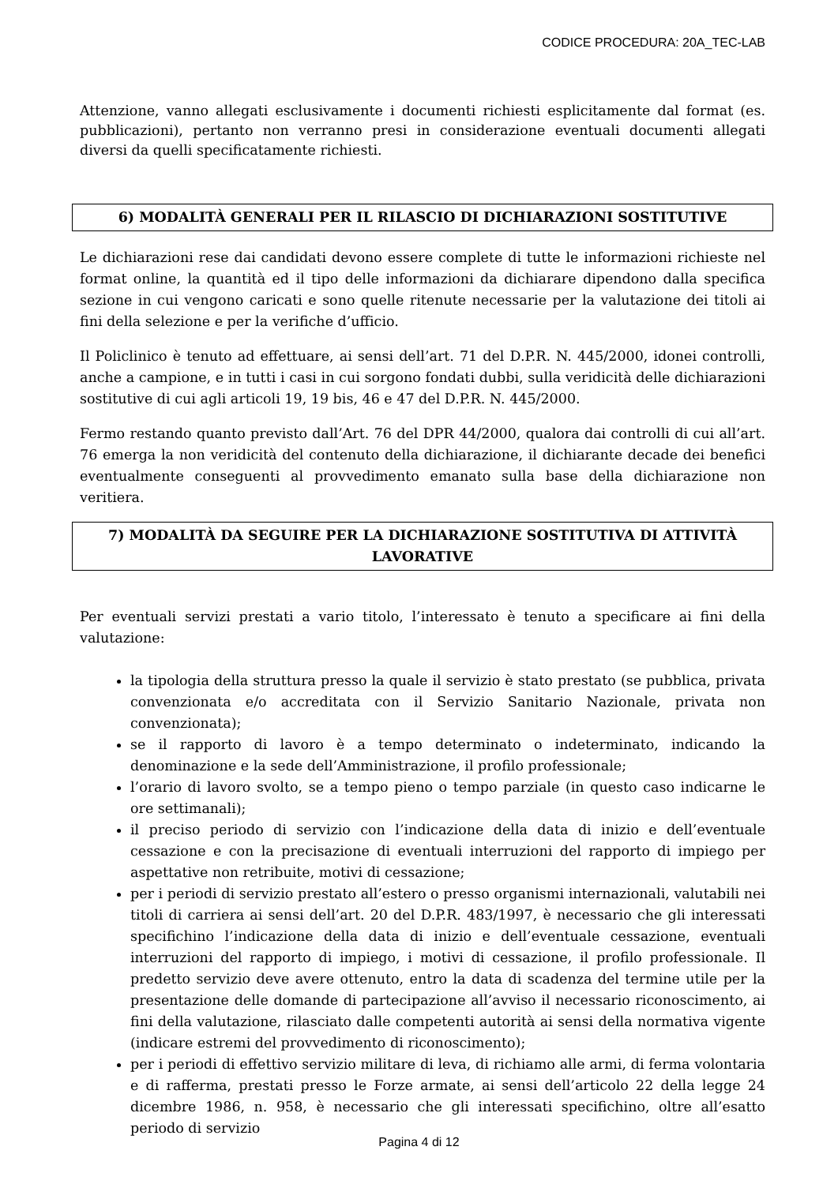CODICE PROCEDURA: 20A_TEC-LAB
Attenzione, vanno allegati esclusivamente i documenti richiesti esplicitamente dal format (es. pubblicazioni), pertanto non verranno presi in considerazione eventuali documenti allegati diversi da quelli specificatamente richiesti.
6) MODALITÀ GENERALI PER IL RILASCIO DI DICHIARAZIONI SOSTITUTIVE
Le dichiarazioni rese dai candidati devono essere complete di tutte le informazioni richieste nel format online, la quantità ed il tipo delle informazioni da dichiarare dipendono dalla specifica sezione in cui vengono caricati e sono quelle ritenute necessarie per la valutazione dei titoli ai fini della selezione e per la verifiche d’ufficio.
Il Policlinico è tenuto ad effettuare, ai sensi dell’art. 71 del D.P.R. N. 445/2000, idonei controlli, anche a campione, e in tutti i casi in cui sorgono fondati dubbi, sulla veridicità delle dichiarazioni sostitutive di cui agli articoli 19, 19 bis, 46 e 47 del D.P.R. N. 445/2000.
Fermo restando quanto previsto dall’Art. 76 del DPR 44/2000, qualora dai controlli di cui all’art. 76 emerga la non veridicità del contenuto della dichiarazione, il dichiarante decade dei benefici eventualmente conseguenti al provvedimento emanato sulla base della dichiarazione non veritiera.
7) MODALITÀ DA SEGUIRE PER LA DICHIARAZIONE SOSTITUTIVA DI ATTIVITÀ LAVORATIVE
Per eventuali servizi prestati a vario titolo, l’interessato è tenuto a specificare ai fini della valutazione:
la tipologia della struttura presso la quale il servizio è stato prestato (se pubblica, privata convenzionata e/o accreditata con il Servizio Sanitario Nazionale, privata non convenzionata);
se il rapporto di lavoro è a tempo determinato o indeterminato, indicando la denominazione e la sede dell’Amministrazione, il profilo professionale;
l’orario di lavoro svolto, se a tempo pieno o tempo parziale (in questo caso indicarne le ore settimanali);
il preciso periodo di servizio con l’indicazione della data di inizio e dell’eventuale cessazione e con la precisazione di eventuali interruzioni del rapporto di impiego per aspettative non retribuite, motivi di cessazione;
per i periodi di servizio prestato all’estero o presso organismi internazionali, valutabili nei titoli di carriera ai sensi dell’art. 20 del D.P.R. 483/1997, è necessario che gli interessati specifichino l’indicazione della data di inizio e dell’eventuale cessazione, eventuali interruzioni del rapporto di impiego, i motivi di cessazione, il profilo professionale. Il predetto servizio deve avere ottenuto, entro la data di scadenza del termine utile per la presentazione delle domande di partecipazione all’avviso il necessario riconoscimento, ai fini della valutazione, rilasciato dalle competenti autorità ai sensi della normativa vigente (indicare estremi del provvedimento di riconoscimento);
per i periodi di effettivo servizio militare di leva, di richiamo alle armi, di ferma volontaria e di rafferma, prestati presso le Forze armate, ai sensi dell’articolo 22 della legge 24 dicembre 1986, n. 958, è necessario che gli interessati specifichino, oltre all’esatto periodo di servizio
Pagina 4 di 12